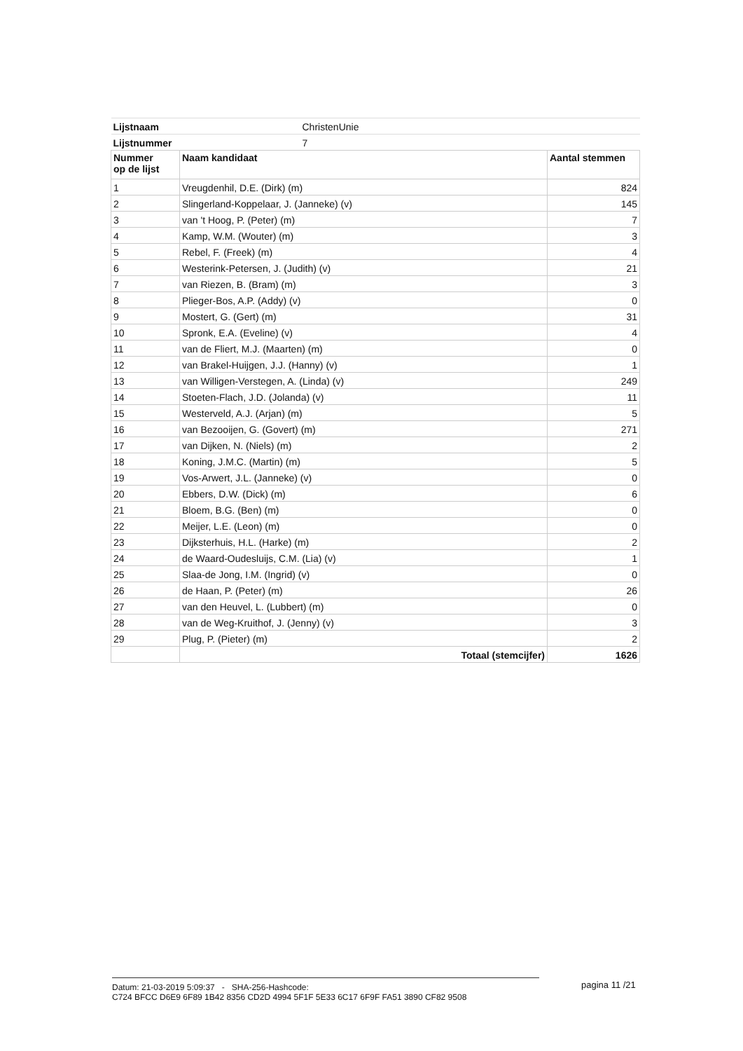| Lijstnaam | ChristenUnie | |
| Lijstnummer | 7 | |
| Nummer op de lijst | Naam kandidaat | Aantal stemmen |
| 1 | Vreugdenhil, D.E. (Dirk) (m) | 824 |
| 2 | Slingerland-Koppelaar, J. (Janneke) (v) | 145 |
| 3 | van 't Hoog, P. (Peter) (m) | 7 |
| 4 | Kamp, W.M. (Wouter) (m) | 3 |
| 5 | Rebel, F. (Freek) (m) | 4 |
| 6 | Westerink-Petersen, J. (Judith) (v) | 21 |
| 7 | van Riezen, B. (Bram) (m) | 3 |
| 8 | Plieger-Bos, A.P. (Addy) (v) | 0 |
| 9 | Mostert, G. (Gert) (m) | 31 |
| 10 | Spronk, E.A. (Eveline) (v) | 4 |
| 11 | van de Fliert, M.J. (Maarten) (m) | 0 |
| 12 | van Brakel-Huijgen, J.J. (Hanny) (v) | 1 |
| 13 | van Willigen-Verstegen, A. (Linda) (v) | 249 |
| 14 | Stoeten-Flach, J.D. (Jolanda) (v) | 11 |
| 15 | Westerveld, A.J. (Arjan) (m) | 5 |
| 16 | van Bezooijen, G. (Govert) (m) | 271 |
| 17 | van Dijken, N. (Niels) (m) | 2 |
| 18 | Koning, J.M.C. (Martin) (m) | 5 |
| 19 | Vos-Arwert, J.L. (Janneke) (v) | 0 |
| 20 | Ebbers, D.W. (Dick) (m) | 6 |
| 21 | Bloem, B.G. (Ben) (m) | 0 |
| 22 | Meijer, L.E. (Leon) (m) | 0 |
| 23 | Dijksterhuis, H.L. (Harke) (m) | 2 |
| 24 | de Waard-Oudesluijs, C.M. (Lia) (v) | 1 |
| 25 | Slaa-de Jong, I.M. (Ingrid) (v) | 0 |
| 26 | de Haan, P. (Peter) (m) | 26 |
| 27 | van den Heuvel, L. (Lubbert) (m) | 0 |
| 28 | van de Weg-Kruithof, J. (Jenny) (v) | 3 |
| 29 | Plug, P. (Pieter) (m) | 2 |
| | Totaal (stemcijfer) | 1626 |
Datum: 21-03-2019 5:09:37 - SHA-256-Hashcode:
C724 BFCC D6E9 6F89 1B42 8356 CD2D 4994 5F1F 5E33 6C17 6F9F FA51 3890 CF82 9508
pagina 11 /21